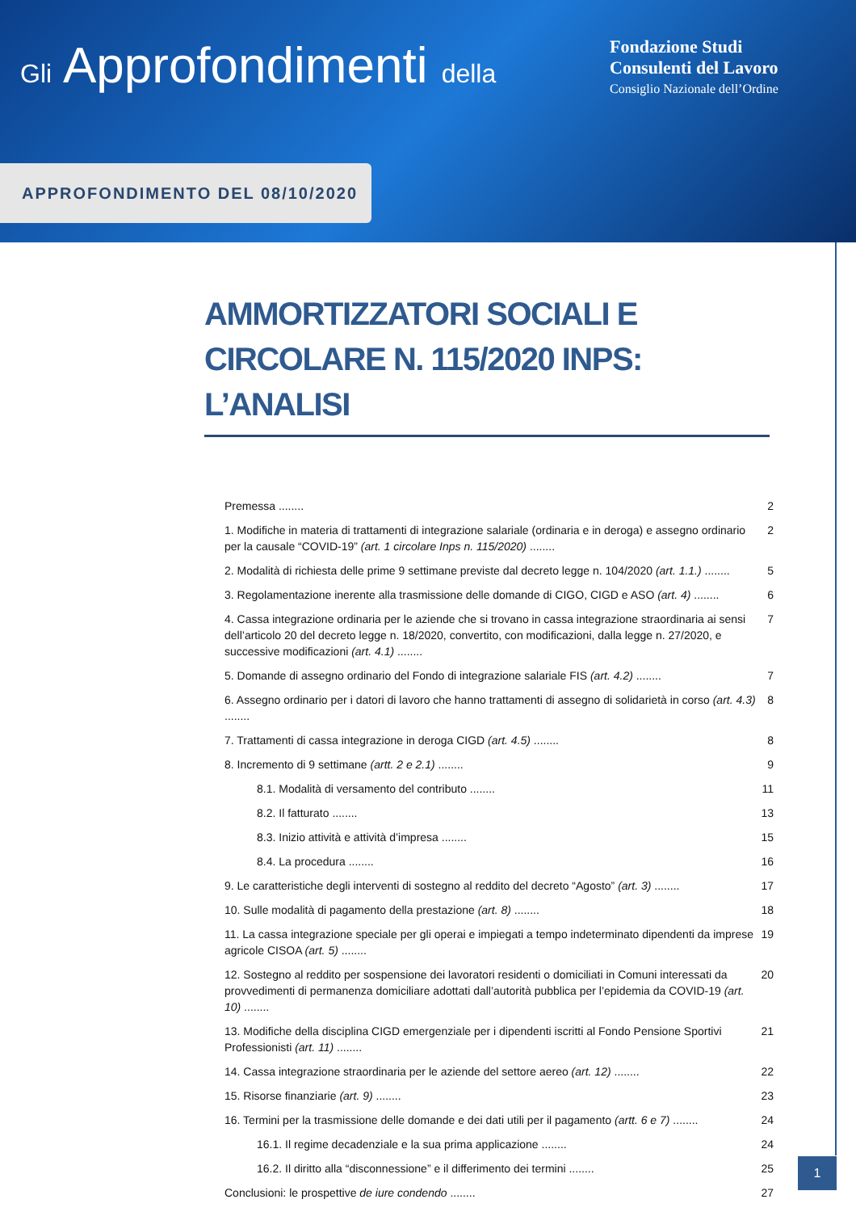Gli Approfondimenti della
Fondazione Studi
Consulenti del Lavoro
Consiglio Nazionale dell’Ordine
APPROFONDIMENTO DEL 08/10/2020
AMMORTIZZATORI SOCIALI E CIRCOLARE N. 115/2020 INPS: L’ANALISI
Premessa ........ 2
1. Modifiche in materia di trattamenti di integrazione salariale (ordinaria e in deroga) e assegno ordinario per la causale “COVID-19” (art. 1 circolare Inps n. 115/2020) ........ 2
2. Modalità di richiesta delle prime 9 settimane previste dal decreto legge n. 104/2020 (art. 1.1.) ........ 5
3. Regolamentazione inerente alla trasmissione delle domande di CIGO, CIGD e ASO (art. 4) ........ 6
4. Cassa integrazione ordinaria per le aziende che si trovano in cassa integrazione straordinaria ai sensi dell’articolo 20 del decreto legge n. 18/2020, convertito, con modificazioni, dalla legge n. 27/2020, e successive modificazioni (art. 4.1) ........ 7
5. Domande di assegno ordinario del Fondo di integrazione salariale FIS (art. 4.2) ........ 7
6. Assegno ordinario per i datori di lavoro che hanno trattamenti di assegno di solidarietà in corso (art. 4.3) ........ 8
7. Trattamenti di cassa integrazione in deroga CIGD (art. 4.5) ........ 8
8. Incremento di 9 settimane (artt. 2 e 2.1) ........ 9
8.1. Modalità di versamento del contributo ........ 11
8.2. Il fatturato ........ 13
8.3. Inizio attività e attività d’impresa ........ 15
8.4. La procedura ........ 16
9. Le caratteristiche degli interventi di sostegno al reddito del decreto “Agosto” (art. 3) ........ 17
10. Sulle modalità di pagamento della prestazione (art. 8) ........ 18
11. La cassa integrazione speciale per gli operai e impiegati a tempo indeterminato dipendenti da imprese agricole CISOA (art. 5) ........ 19
12. Sostegno al reddito per sospensione dei lavoratori residenti o domiciliati in Comuni interessati da provvedimenti di permanenza domiciliare adottati dall’autorità pubblica per l’epidemia da COVID-19 (art. 10) ........ 20
13. Modifiche della disciplina CIGD emergenziale per i dipendenti iscritti al Fondo Pensione Sportivi Professionisti (art. 11) ........ 21
14. Cassa integrazione straordinaria per le aziende del settore aereo (art. 12) ........ 22
15. Risorse finanziarie (art. 9) ........ 23
16. Termini per la trasmissione delle domande e dei dati utili per il pagamento (artt. 6 e 7) ........ 24
16.1. Il regime decadenziale e la sua prima applicazione ........ 24
16.2. Il diritto alla “disconnessione” e il differimento dei termini ........ 25
Conclusioni: le prospettive de iure condendo ........ 27
1